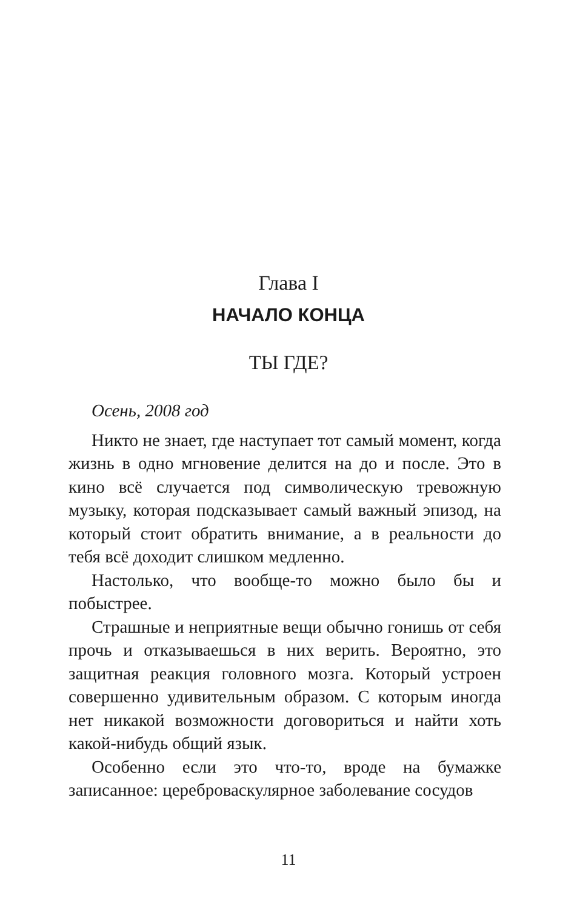Глава I
НАЧАЛО КОНЦА
ТЫ ГДЕ?
Осень, 2008 год
Никто не знает, где наступает тот самый момент, когда жизнь в одно мгновение делится на до и после. Это в кино всё случается под символическую тревожную музыку, которая подсказывает самый важный эпизод, на который стоит обратить внимание, а в реальности до тебя всё доходит слишком медленно.
Настолько, что вообще-то можно было бы и побыстрее.
Страшные и неприятные вещи обычно гонишь от себя прочь и отказываешься в них верить. Вероятно, это защитная реакция головного мозга. Который устроен совершенно удивительным образом. С которым иногда нет никакой возможности договориться и найти хоть какой-нибудь общий язык.
Особенно если это что-то, вроде на бумажке записанное: цереброваскулярное заболевание сосудов
11